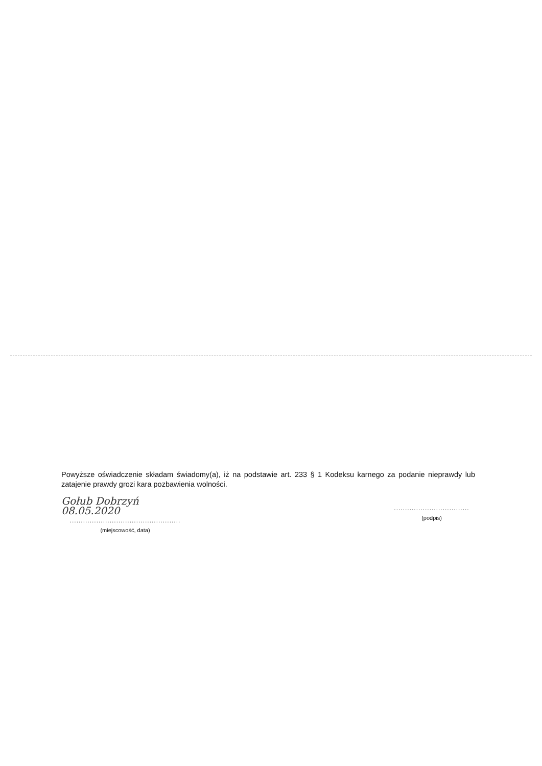Powyższe oświadczenie składam świadomy(a), iż na podstawie art. 233 § 1 Kodeksu karnego za podanie nieprawdy lub zatajenie prawdy grozi kara pozbawienia wolności.
Gołub Dobrzyń 08.05.2020
..................................................
(miejscowość, data)
..................................
(podpis)